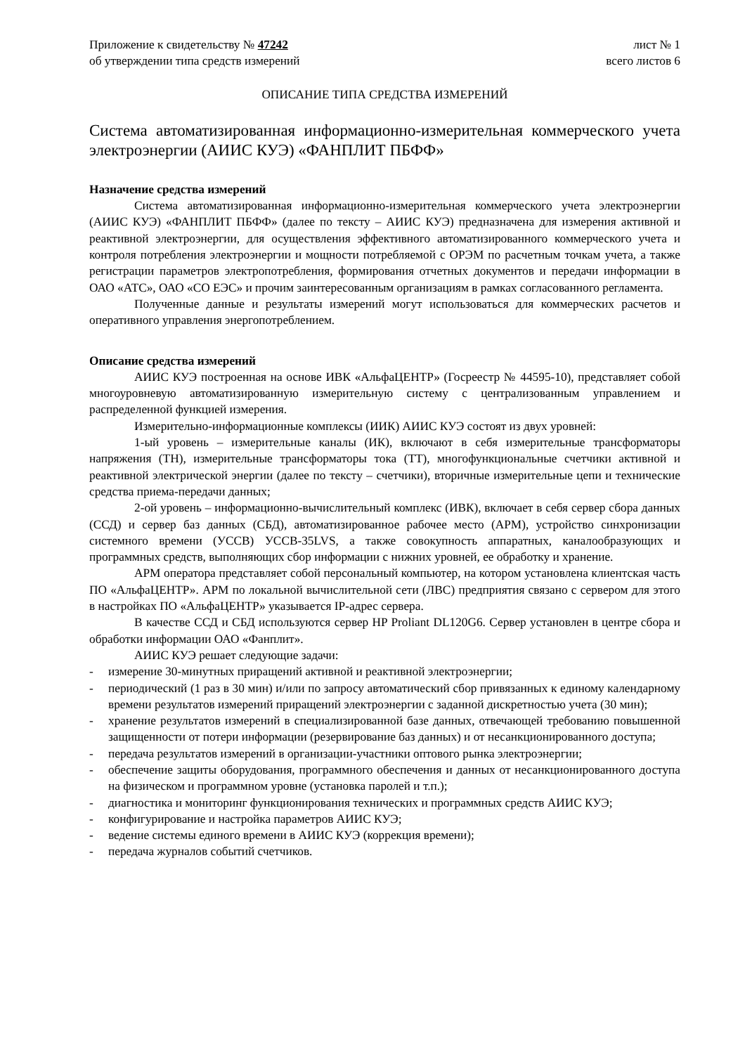Приложение к свидетельству № 47242
об утверждении типа средств измерений
лист № 1
всего листов 6
ОПИСАНИЕ ТИПА СРЕДСТВА ИЗМЕРЕНИЙ
Система автоматизированная информационно-измерительная коммерческого учета электроэнергии (АИИС КУЭ) «ФАНПЛИТ ПБФФ»
Назначение средства измерений
Система автоматизированная информационно-измерительная коммерческого учета электроэнергии (АИИС КУЭ) «ФАНПЛИТ ПБФФ» (далее по тексту – АИИС КУЭ) предназначена для измерения активной и реактивной электроэнергии, для осуществления эффективного автоматизированного коммерческого учета и контроля потребления электроэнергии и мощности потребляемой с ОРЭМ по расчетным точкам учета, а также регистрации параметров электропотребления, формирования отчетных документов и передачи информации в ОАО «АТС», ОАО «СО ЕЭС» и прочим заинтересованным организациям в рамках согласованного регламента.
Полученные данные и результаты измерений могут использоваться для коммерческих расчетов и оперативного управления энергопотреблением.
Описание средства измерений
АИИС КУЭ построенная на основе ИВК «АльфаЦЕНТР» (Госреестр № 44595-10), представляет собой многоуровневую автоматизированную измерительную систему с централизованным управлением и распределенной функцией измерения.
Измерительно-информационные комплексы (ИИК) АИИС КУЭ состоят из двух уровней:
1-ый уровень – измерительные каналы (ИК), включают в себя измерительные трансформаторы напряжения (ТН), измерительные трансформаторы тока (ТТ), многофункциональные счетчики активной и реактивной электрической энергии (далее по тексту – счетчики), вторичные измерительные цепи и технические средства приема-передачи данных;
2-ой уровень – информационно-вычислительный комплекс (ИВК), включает в себя сервер сбора данных (ССД) и сервер баз данных (СБД), автоматизированное рабочее место (АРМ), устройство синхронизации системного времени (УССВ) УССВ-35LVS, а также совокупность аппаратных, каналообразующих и программных средств, выполняющих сбор информации с нижних уровней, ее обработку и хранение.
АРМ оператора представляет собой персональный компьютер, на котором установлена клиентская часть ПО «АльфаЦЕНТР». АРМ по локальной вычислительной сети (ЛВС) предприятия связано с сервером для этого в настройках ПО «АльфаЦЕНТР» указывается IP-адрес сервера.
В качестве ССД и СБД используются сервер HP Proliant DL120G6. Сервер установлен в центре сбора и обработки информации ОАО «Фанплит».
АИИС КУЭ решает следующие задачи:
- измерение 30-минутных приращений активной и реактивной электроэнергии;
- периодический (1 раз в 30 мин) и/или по запросу автоматический сбор привязанных к единому календарному времени результатов измерений приращений электроэнергии с заданной дискретностью учета (30 мин);
- хранение результатов измерений в специализированной базе данных, отвечающей требованию повышенной защищенности от потери информации (резервирование баз данных) и от несанкционированного доступа;
- передача результатов измерений в организации-участники оптового рынка электроэнергии;
- обеспечение защиты оборудования, программного обеспечения и данных от несанкционированного доступа на физическом и программном уровне (установка паролей и т.п.);
- диагностика и мониторинг функционирования технических и программных средств АИИС КУЭ;
- конфигурирование и настройка параметров АИИС КУЭ;
- ведение системы единого времени в АИИС КУЭ (коррекция времени);
- передача журналов событий счетчиков.